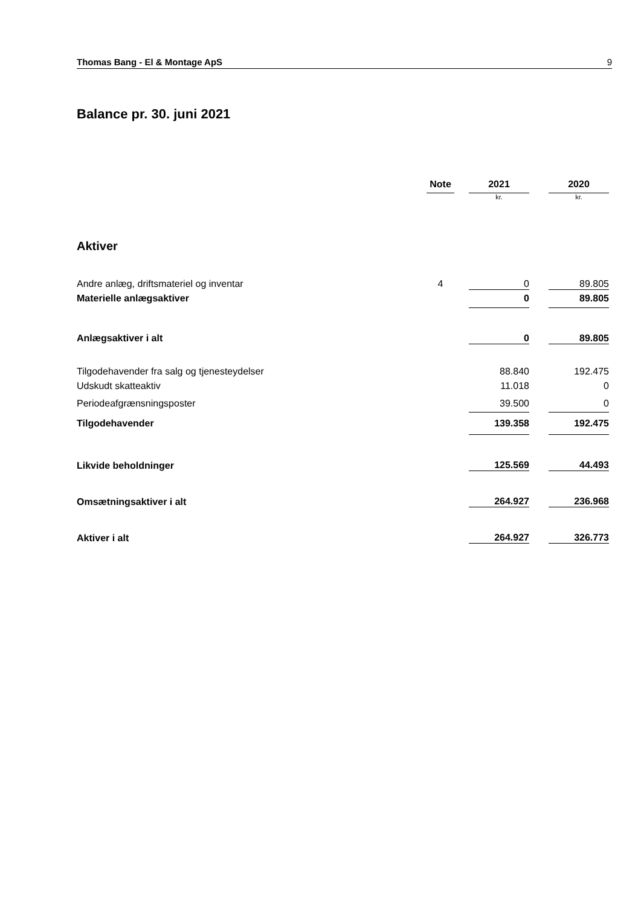Thomas Bang - El & Montage ApS 9
Balance pr. 30. juni 2021
| | Note | | 2021 | | 2020 | |
| --- | --- | --- | --- | --- | --- | --- |
| | | | kr. | | kr. | |
| Aktiver | | | | | | |
| Andre anlæg, driftsmateriel og inventar | 4 | | 0 | | 89.805 | |
| Materielle anlægsaktiver | | | 0 | | 89.805 | |
| Anlægsaktiver i alt | | | 0 | | 89.805 | |
| Tilgodehavender fra salg og tjenesteydelser | | | 88.840 | | 192.475 | |
| Udskudt skatteaktiv | | | 11.018 | | 0 | |
| Periodeafgrænsningsposter | | | 39.500 | | 0 | |
| Tilgodehavender | | | 139.358 | | 192.475 | |
| Likvide beholdninger | | | 125.569 | | 44.493 | |
| Omsætningsaktiver i alt | | | 264.927 | | 236.968 | |
| Aktiver i alt | | | 264.927 | | 326.773 | |